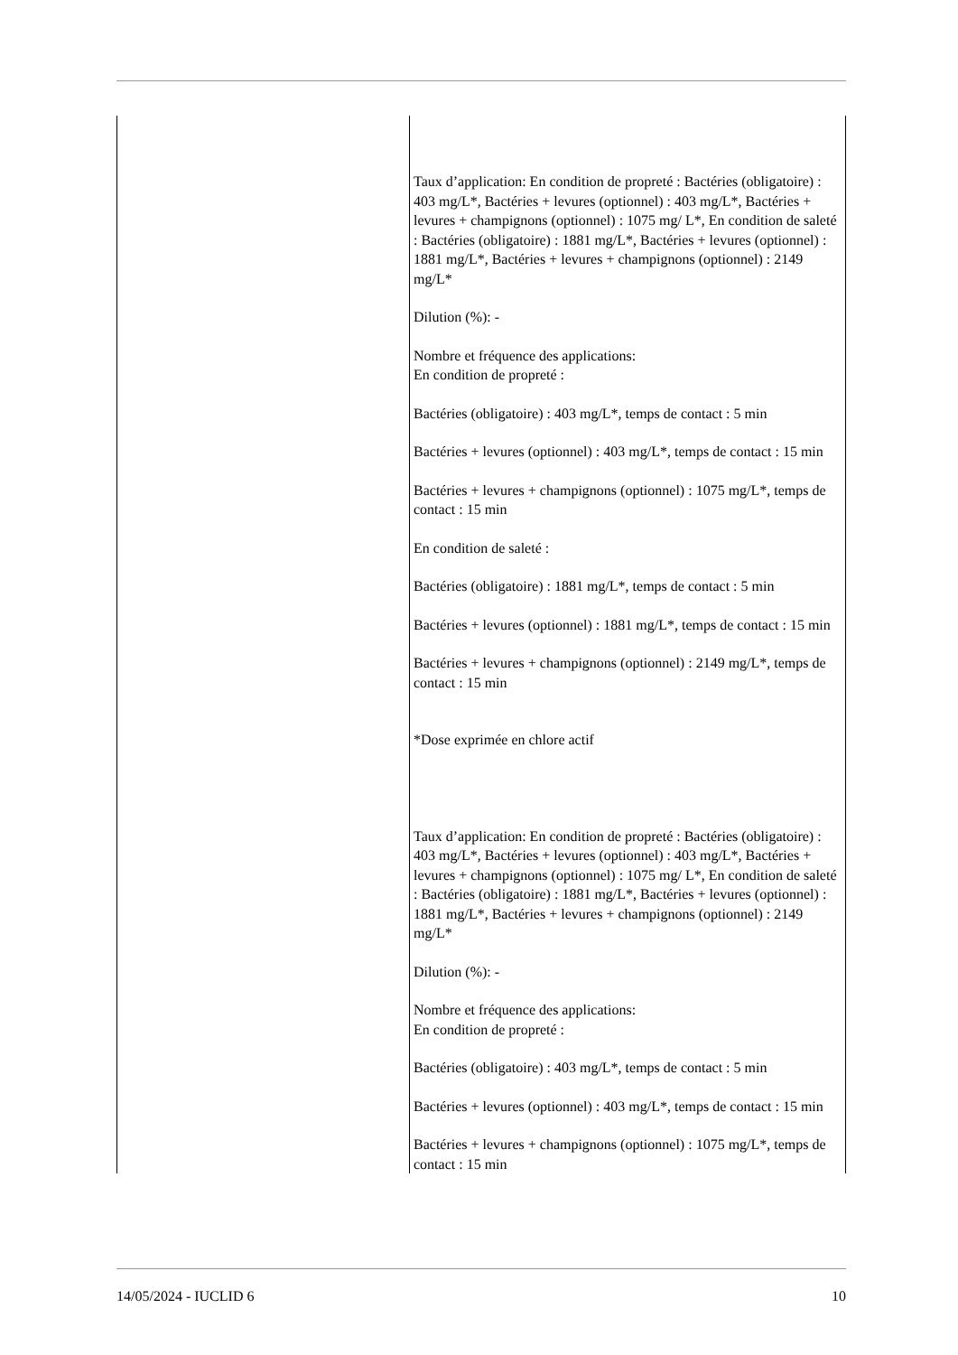| | Taux d’application: En condition de propreté : Bactéries (obligatoire) : 403 mg/L*, Bactéries + levures (optionnel) : 403 mg/L*, Bactéries + levures + champignons (optionnel) : 1075 mg/ L*, En condition de saleté : Bactéries (obligatoire) : 1881 mg/L*, Bactéries + levures (optionnel) : 1881 mg/L*, Bactéries + levures + champignons (optionnel) : 2149 mg/L* Dilution (%): - Nombre et fréquence des applications: En condition de propreté : Bactéries (obligatoire) : 403 mg/L*, temps de contact : 5 min Bactéries + levures (optionnel) : 403 mg/L*, temps de contact : 15 min Bactéries + levures + champignons (optionnel) : 1075 mg/L*, temps de contact : 15 min En condition de saleté : Bactéries (obligatoire) : 1881 mg/L*, temps de contact : 5 min Bactéries + levures (optionnel) : 1881 mg/L*, temps de contact : 15 min Bactéries + levures + champignons (optionnel) : 2149 mg/L*, temps de contact : 15 min *Dose exprimée en chlore actif Taux d’application: En condition de propreté : Bactéries (obligatoire) : 403 mg/L*, Bactéries + levures (optionnel) : 403 mg/L*, Bactéries + levures + champignons (optionnel) : 1075 mg/ L*, En condition de saleté : Bactéries (obligatoire) : 1881 mg/L*, Bactéries + levures (optionnel) : 1881 mg/L*, Bactéries + levures + champignons (optionnel) : 2149 mg/L* Dilution (%): - Nombre et fréquence des applications: En condition de propreté : Bactéries (obligatoire) : 403 mg/L*, temps de contact : 5 min Bactéries + levures (optionnel) : 403 mg/L*, temps de contact : 15 min Bactéries + levures + champignons (optionnel) : 1075 mg/L*, temps de contact : 15 min |
14/05/2024 - IUCLID 6 10